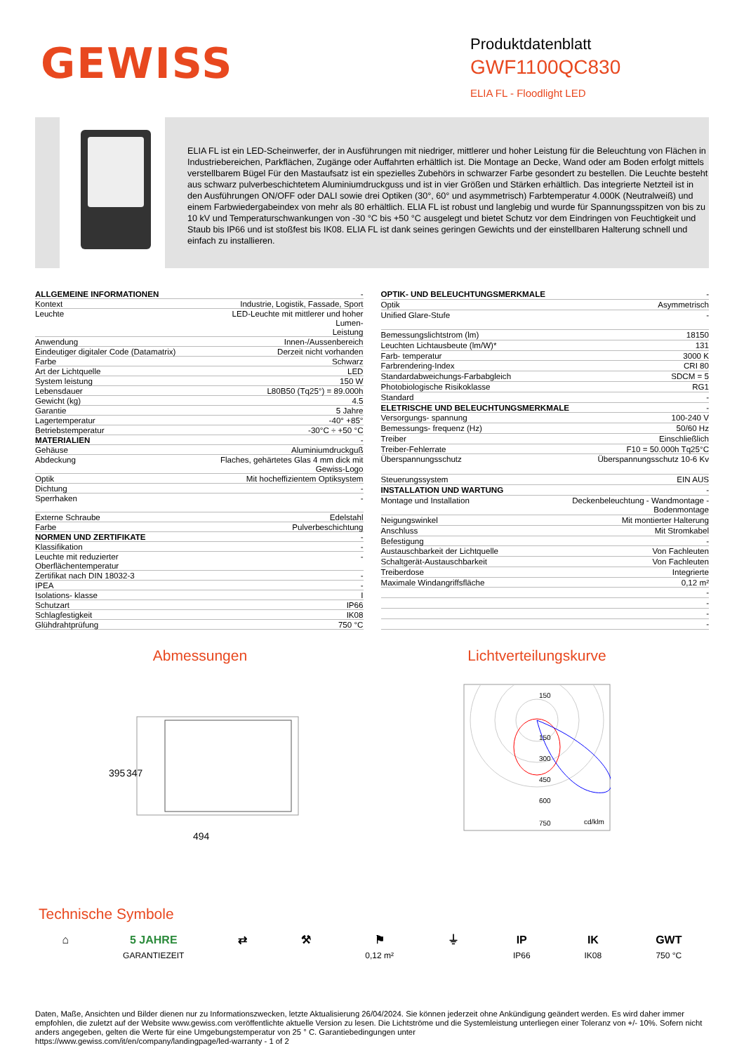GEWISS
Produktdatenblatt
GWF1100QC830
ELIA FL - Floodlight LED
ELIA FL ist ein LED-Scheinwerfer, der in Ausführungen mit niedriger, mittlerer und hoher Leistung für die Beleuchtung von Flächen in Industriebereichen, Parkflächen, Zugänge oder Auffahrten erhältlich ist. Die Montage an Decke, Wand oder am Boden erfolgt mittels verstellbarem Bügel Für den Mastaufsatz ist ein spezielles Zubehörs in schwarzer Farbe gesondert zu bestellen. Die Leuchte besteht aus schwarz pulverbeschichtetem Aluminiumdruckguss und ist in vier Größen und Stärken erhältlich. Das integrierte Netzteil ist in den Ausführungen ON/OFF oder DALI sowie drei Optiken (30°, 60° und asymmetrisch) Farbtemperatur 4.000K (Neutralweiß) und einem Farbwiedergabeindex von mehr als 80 erhältlich. ELIA FL ist robust und langlebig und wurde für Spannungsspitzen von bis zu 10 kV und Temperaturschwankungen von -30 °C bis +50 °C ausgelegt und bietet Schutz vor dem Eindringen von Feuchtigkeit und Staub bis IP66 und ist stoßfest bis IK08. ELIA FL ist dank seines geringen Gewichts und der einstellbaren Halterung schnell und einfach zu installieren.
| ALLGEMEINE INFORMATIONEN | - |
| --- | --- |
| Kontext | Industrie, Logistik, Fassade, Sport |
| Leuchte | LED-Leuchte mit mittlerer und hoher Lumen- Leistung |
| Anwendung | Innen-/Aussenbereich |
| Eindeutiger digitaler Code (Datamatrix) | Derzeit nicht vorhanden |
| Farbe | Schwarz |
| Art der Lichtquelle | LED |
| System leistung | 150 W |
| Lebensdauer | L80B50 (Tq25°) = 89.000h |
| Gewicht (kg) | 4.5 |
| Garantie | 5 Jahre |
| Lagertemperatur | -40° +85° |
| Betriebstemperatur | -30°C ÷ +50 °C |
| MATERIALIEN | - |
| Gehäuse | Aluminiumdruckguß |
| Abdeckung | Flaches, gehärtetes Glas 4 mm dick mit Gewiss-Logo |
| Optik | Mit hocheffizientem Optiksystem |
| Dichtung | - |
| Sperrhaken | - |
| Externe Schraube | Edelstahl |
| Farbe | Pulverbeschichtung |
| NORMEN UND ZERTIFIKATE | - |
| Klassifikation | - |
| Leuchte mit reduzierter Oberflächentemperatur | - |
| Zertifikat nach DIN 18032-3 | - |
| IPEA | - |
| Isolations- klasse | I |
| Schutzart | IP66 |
| Schlagfestigkeit | IK08 |
| Glühdrahtprüfung | 750 °C |
| OPTIK- UND BELEUCHTUNGSMERKMALE | - |
| --- | --- |
| Optik | Asymmetrisch |
| Unified Glare-Stufe | - |
| Bemessungslichtstrom (lm) | 18150 |
| Leuchten Lichtausbeute (lm/W)* | 131 |
| Farb- temperatur | 3000 K |
| Farbrendering-Index | CRI 80 |
| Standardabweichungs-Farbabgleich | SDCM = 5 |
| Photobiologische Risikoklasse | RG1 |
| Standard | - |
| ELETRISCHE UND BELEUCHTUNGSMERKMALE | - |
| Versorgungs- spannung | 100-240 V |
| Bemessungs- frequenz (Hz) | 50/60 Hz |
| Treiber | Einschließlich |
| Treiber-Fehlerrate | F10 = 50.000h Tq25°C |
| Überspannungsschutz | Überspannungsschutz 10-6 Kv |
| Steuerungssystem | EIN AUS |
| INSTALLATION UND WARTUNG | - |
| Montage und Installation | Deckenbeleuchtung - Wandmontage - Bodenmontage |
| Neigungswinkel | Mit montierter Halterung |
| Anschluss | Mit Stromkabel |
| Befestigung | - |
| Austauschbarkeit der Lichtquelle | Von Fachleuten |
| Schaltgerät-Austauschbarkeit | Von Fachleuten |
| Treiberdose | Integrierte |
| Maximale Windangriffsfläche | 0,12 m² |
| | - |
| | - |
| | - |
| | - |
Abmessungen
395
347
494
Lichtverteilungskurve
150
150
300
450
600
750
cd/klm
Technische Symbole
⌂ 5 JAHRE
GARANTIEZEIT
⇄ ⚒ ⚑
0,12 m²
⏚ IP
IP66
IK
IK08
GWT
750 °C
Daten, Maße, Ansichten und Bilder dienen nur zu Informationszwecken, letzte Aktualisierung 26/04/2024. Sie können jederzeit ohne Ankündigung geändert werden. Es wird daher immer empfohlen, die zuletzt auf der Website www.gewiss.com veröffentlichte aktuelle Version zu lesen. Die Lichtströme und die Systemleistung unterliegen einer Toleranz von +/- 10%. Sofern nicht anders angegeben, gelten die Werte für eine Umgebungstemperatur von 25 ° C. Garantiebedingungen unter
https://www.gewiss.com/it/en/company/landingpage/led-warranty - 1 of 2